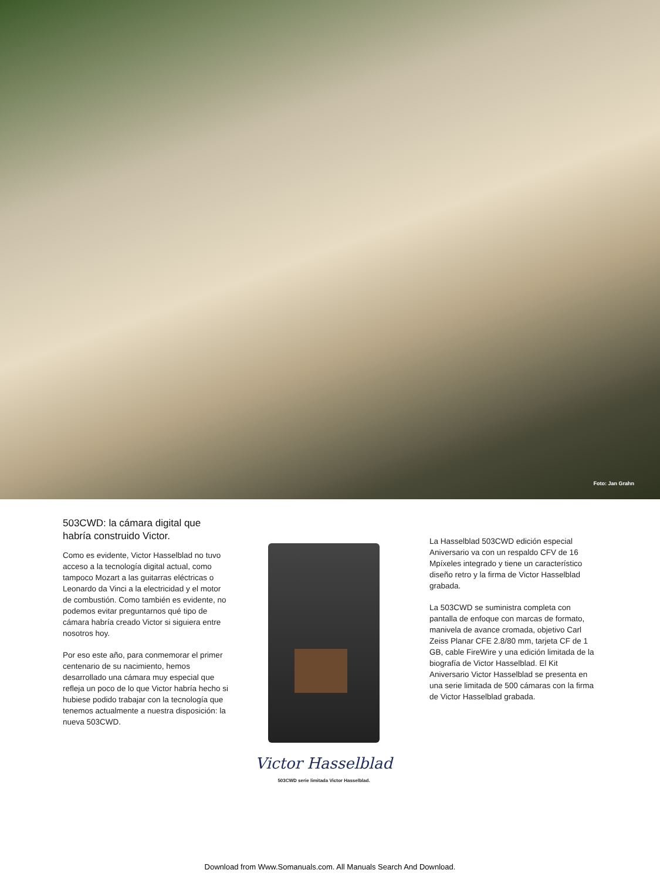Foto: Jan Grahn
503CWD: la cámara digital que habría construido Victor.
Como es evidente, Victor Hasselblad no tuvo acceso a la tecnología digital actual, como tampoco Mozart a las guitarras eléctricas o Leonardo da Vinci a la electricidad y el motor de combustión. Como también es evidente, no podemos evitar preguntarnos qué tipo de cámara habría creado Victor si siguiera entre nosotros hoy.
Por eso este año, para conmemorar el primer centenario de su nacimiento, hemos desarrollado una cámara muy especial que refleja un poco de lo que Victor habría hecho si hubiese podido trabajar con la tecnología que tenemos actualmente a nuestra disposición: la nueva 503CWD.
Victor Hasselblad
503CWD serie limitada Victor Hasselblad.
La Hasselblad 503CWD edición especial Aniversario va con un respaldo CFV de 16 Mpíxeles integrado y tiene un característico diseño retro y la firma de Victor Hasselblad grabada.
La 503CWD se suministra completa con pantalla de enfoque con marcas de formato, manivela de avance cromada, objetivo Carl Zeiss Planar CFE 2.8/80 mm, tarjeta CF de 1 GB, cable FireWire y una edición limitada de la biografía de Victor Hasselblad. El Kit Aniversario Victor Hasselblad se presenta en una serie limitada de 500 cámaras con la firma de Victor Hasselblad grabada.
Download from Www.Somanuals.com. All Manuals Search And Download.